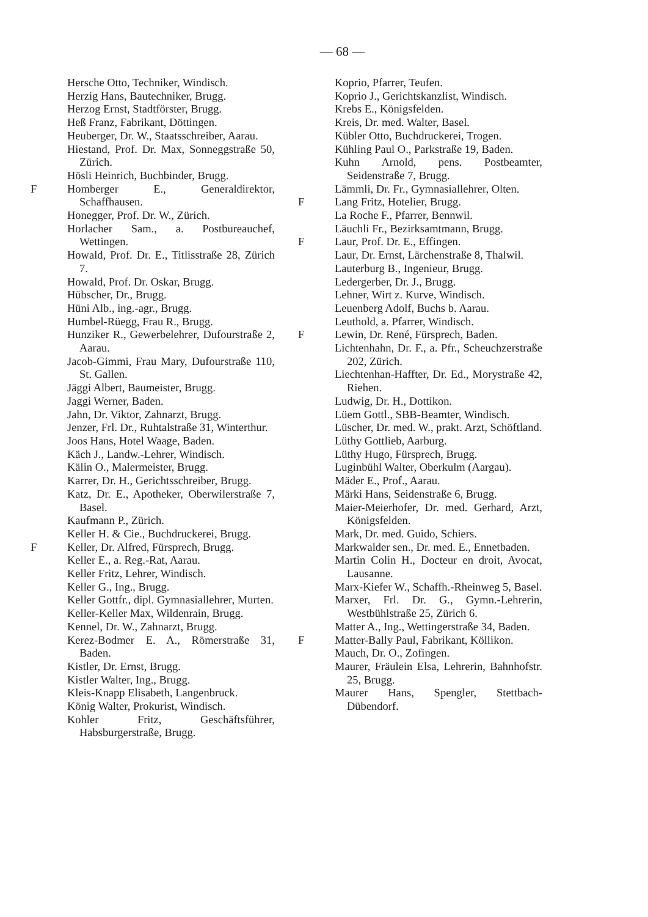— 68 —
Hersche Otto, Techniker, Windisch.
Herzig Hans, Bautechniker, Brugg.
Herzog Ernst, Stadtförster, Brugg.
Heß Franz, Fabrikant, Döttingen.
Heuberger, Dr. W., Staatsschreiber, Aarau.
Hiestand, Prof. Dr. Max, Sonneggstraße 50, Zürich.
Hösli Heinrich, Buchbinder, Brugg.
F Homberger E., Generaldirektor, Schaffhausen.
Honegger, Prof. Dr. W., Zürich.
Horlacher Sam., a. Postbureauchef, Wettingen.
Howald, Prof. Dr. E., Titlisstraße 28, Zürich 7.
Howald, Prof. Dr. Oskar, Brugg.
Hübscher, Dr., Brugg.
Hüni Alb., ing.-agr., Brugg.
Humbel-Rüegg, Frau R., Brugg.
Hunziker R., Gewerbelehrer, Dufourstraße 2, Aarau.
Jacob-Gimmi, Frau Mary, Dufourstraße 110, St. Gallen.
Jäggi Albert, Baumeister, Brugg.
Jaggi Werner, Baden.
Jahn, Dr. Viktor, Zahnarzt, Brugg.
Jenzer, Frl. Dr., Ruhtalstraße 31, Winterthur.
Joos Hans, Hotel Waage, Baden.
Käch J., Landw.-Lehrer, Windisch.
Kälin O., Malermeister, Brugg.
Karrer, Dr. H., Gerichtsschreiber, Brugg.
Katz, Dr. E., Apotheker, Oberwilerstraße 7, Basel.
Kaufmann P., Zürich.
Keller H. & Cie., Buchdruckerei, Brugg.
F Keller, Dr. Alfred, Fürsprech, Brugg.
Keller E., a. Reg.-Rat, Aarau.
Keller Fritz, Lehrer, Windisch.
Keller G., Ing., Brugg.
Keller Gottfr., dipl. Gymnasiallehrer, Murten.
Keller-Keller Max, Wildenrain, Brugg.
Kennel, Dr. W., Zahnarzt, Brugg.
Kerez-Bodmer E. A., Römerstraße 31, Baden.
Kistler, Dr. Ernst, Brugg.
Kistler Walter, Ing., Brugg.
Kleis-Knapp Elisabeth, Langenbruck.
König Walter, Prokurist, Windisch.
Kohler Fritz, Geschäftsführer, Habsburgerstraße, Brugg.
Koprio, Pfarrer, Teufen.
Koprio J., Gerichtskanzlist, Windisch.
Krebs E., Königsfelden.
Kreis, Dr. med. Walter, Basel.
Kübler Otto, Buchdruckerei, Trogen.
Kühling Paul O., Parkstraße 19, Baden.
Kuhn Arnold, pens. Postbeamter, Seidenstraße 7, Brugg.
Lämmli, Dr. Fr., Gymnasiallehrer, Olten.
F Lang Fritz, Hotelier, Brugg.
La Roche F., Pfarrer, Bennwil.
Läuchli Fr., Bezirksamtmann, Brugg.
F Laur, Prof. Dr. E., Effingen.
Laur, Dr. Ernst, Lärchenstraße 8, Thalwil.
Lauterburg B., Ingenieur, Brugg.
Ledergerber, Dr. J., Brugg.
Lehner, Wirt z. Kurve, Windisch.
Leuenberg Adolf, Buchs b. Aarau.
Leuthold, a. Pfarrer, Windisch.
F Lewin, Dr. René, Fürsprech, Baden.
Lichtenhahn, Dr. F., a. Pfr., Scheuchzerstraße 202, Zürich.
Liechtenhan-Haffter, Dr. Ed., Morystraße 42, Riehen.
Ludwig, Dr. H., Dottikon.
Lüem Gottl., SBB-Beamter, Windisch.
Lüscher, Dr. med. W., prakt. Arzt, Schöftland.
Lüthy Gottlieb, Aarburg.
Lüthy Hugo, Fürsprech, Brugg.
Luginbühl Walter, Oberkulm (Aargau).
Mäder E., Prof., Aarau.
Märki Hans, Seidenstraße 6, Brugg.
Maier-Meierhofer, Dr. med. Gerhard, Arzt, Königsfelden.
Mark, Dr. med. Guido, Schiers.
Markwalder sen., Dr. med. E., Ennetbaden.
Martin Colin H., Docteur en droit, Avocat, Lausanne.
Marx-Kiefer W., Schaffh.-Rheinweg 5, Basel.
Marxer, Frl. Dr. G., Gymn.-Lehrerin, Westbühlstraße 25, Zürich 6.
Matter A., Ing., Wettingerstraße 34, Baden.
F Matter-Bally Paul, Fabrikant, Köllikon.
Mauch, Dr. O., Zofingen.
Maurer, Fräulein Elsa, Lehrerin, Bahnhofstr. 25, Brugg.
Maurer Hans, Spengler, Stettbach-Dübendorf.